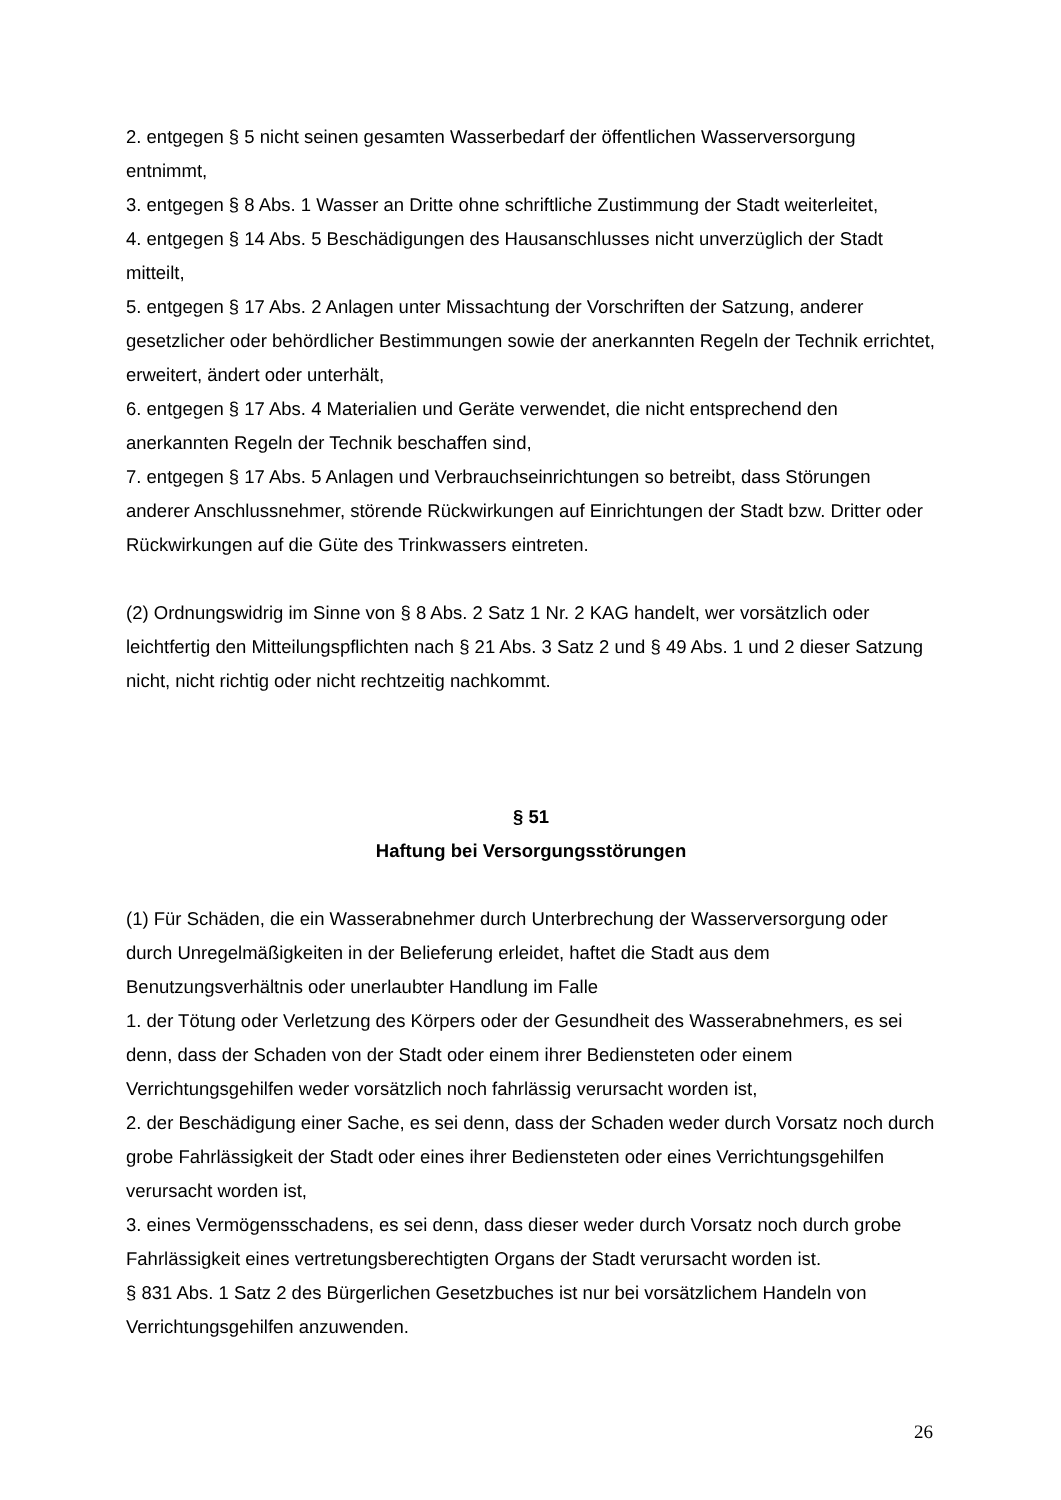2. entgegen § 5 nicht seinen gesamten Wasserbedarf der öffentlichen Wasserversorgung entnimmt,
3. entgegen § 8 Abs. 1 Wasser an Dritte ohne schriftliche Zustimmung der Stadt weiterleitet,
4. entgegen § 14 Abs. 5 Beschädigungen des Hausanschlusses nicht unverzüglich der Stadt mitteilt,
5. entgegen § 17 Abs. 2 Anlagen unter Missachtung der Vorschriften der Satzung, anderer gesetzlicher oder behördlicher Bestimmungen sowie der anerkannten Regeln der Technik errichtet, erweitert, ändert oder unterhält,
6. entgegen § 17 Abs. 4 Materialien und Geräte verwendet, die nicht entsprechend den anerkannten Regeln der Technik beschaffen sind,
7. entgegen § 17 Abs. 5 Anlagen und Verbrauchseinrichtungen so betreibt, dass Störungen anderer Anschlussnehmer, störende Rückwirkungen auf Einrichtungen der Stadt bzw. Dritter oder Rückwirkungen auf die Güte des Trinkwassers eintreten.
(2) Ordnungswidrig im Sinne von § 8 Abs. 2 Satz 1 Nr. 2 KAG handelt, wer vorsätzlich oder leichtfertig den Mitteilungspflichten nach § 21 Abs. 3 Satz 2 und § 49 Abs. 1 und 2 dieser Satzung nicht, nicht richtig oder nicht rechtzeitig nachkommt.
§ 51
Haftung bei Versorgungsstörungen
(1) Für Schäden, die ein Wasserabnehmer durch Unterbrechung der Wasserversorgung oder durch Unregelmäßigkeiten in der Belieferung erleidet, haftet die Stadt aus dem Benutzungsverhältnis oder unerlaubter Handlung im Falle
1. der Tötung oder Verletzung des Körpers oder der Gesundheit des Wasserabnehmers, es sei denn, dass der Schaden von der Stadt oder einem ihrer Bediensteten oder einem Verrichtungsgehilfen weder vorsätzlich noch fahrlässig verursacht worden ist,
2. der Beschädigung einer Sache, es sei denn, dass der Schaden weder durch Vorsatz noch durch grobe Fahrlässigkeit der Stadt oder eines ihrer Bediensteten oder eines Verrichtungsgehilfen verursacht worden ist,
3. eines Vermögensschadens, es sei denn, dass dieser weder durch Vorsatz noch durch grobe Fahrlässigkeit eines vertretungsberechtigten Organs der Stadt verursacht worden ist.
§ 831 Abs. 1 Satz 2 des Bürgerlichen Gesetzbuches ist nur bei vorsätzlichem Handeln von Verrichtungsgehilfen anzuwenden.
26